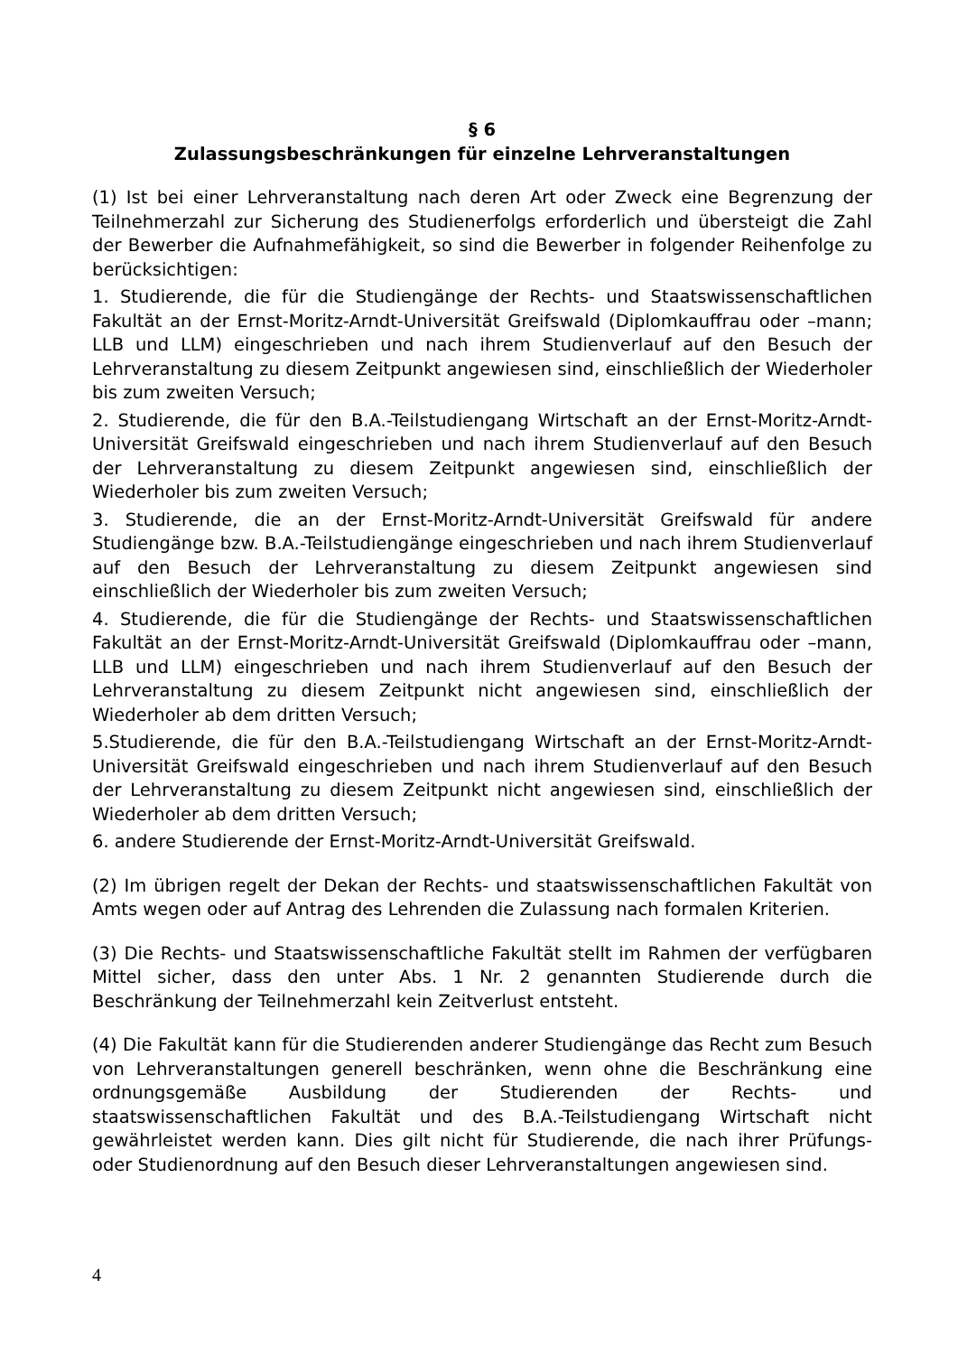§ 6
Zulassungsbeschränkungen für einzelne Lehrveranstaltungen
(1) Ist bei einer Lehrveranstaltung nach deren Art oder Zweck eine Begrenzung der Teilnehmerzahl zur Sicherung des Studienerfolgs erforderlich und übersteigt die Zahl der Bewerber die Aufnahmefähigkeit, so sind die Bewerber in folgender Reihenfolge zu berücksichtigen:
1. Studierende, die für die Studiengänge der Rechts- und Staatswissenschaftlichen Fakultät an der Ernst-Moritz-Arndt-Universität Greifswald (Diplomkauffrau oder –mann; LLB und LLM) eingeschrieben und nach ihrem Studienverlauf auf den Besuch der Lehrveranstaltung zu diesem Zeitpunkt angewiesen sind, einschließlich der Wiederholer bis zum zweiten Versuch;
2. Studierende, die für den B.A.-Teilstudiengang Wirtschaft an der Ernst-Moritz-Arndt-Universität Greifswald eingeschrieben und nach ihrem Studienverlauf auf den Besuch der Lehrveranstaltung zu diesem Zeitpunkt angewiesen sind, einschließlich der Wiederholer bis zum zweiten Versuch;
3. Studierende, die an der Ernst-Moritz-Arndt-Universität Greifswald für andere Studiengänge bzw. B.A.-Teilstudiengänge eingeschrieben und nach ihrem Studienverlauf auf den Besuch der Lehrveranstaltung zu diesem Zeitpunkt angewiesen sind einschließlich der Wiederholer bis zum zweiten Versuch;
4. Studierende, die für die Studiengänge der Rechts- und Staatswissenschaftlichen Fakultät an der Ernst-Moritz-Arndt-Universität Greifswald (Diplomkauffrau oder –mann, LLB und LLM) eingeschrieben und nach ihrem Studienverlauf auf den Besuch der Lehrveranstaltung zu diesem Zeitpunkt nicht angewiesen sind, einschließlich der Wiederholer ab dem dritten Versuch;
5.Studierende, die für den B.A.-Teilstudiengang Wirtschaft an der Ernst-Moritz-Arndt-Universität Greifswald eingeschrieben und nach ihrem Studienverlauf auf den Besuch der Lehrveranstaltung zu diesem Zeitpunkt nicht angewiesen sind, einschließlich der Wiederholer ab dem dritten Versuch;
6. andere Studierende der Ernst-Moritz-Arndt-Universität Greifswald.
(2) Im übrigen regelt der Dekan der Rechts- und staatswissenschaftlichen Fakultät von Amts wegen oder auf Antrag des Lehrenden die Zulassung nach formalen Kriterien.
(3) Die Rechts- und Staatswissenschaftliche Fakultät stellt im Rahmen der verfügbaren Mittel sicher, dass den unter Abs. 1 Nr. 2 genannten Studierende durch die Beschränkung der Teilnehmerzahl kein Zeitverlust entsteht.
(4) Die Fakultät kann für die Studierenden anderer Studiengänge das Recht zum Besuch von Lehrveranstaltungen generell beschränken, wenn ohne die Beschränkung eine ordnungsgemäße Ausbildung der Studierenden der Rechts- und staatswissenschaftlichen Fakultät und des B.A.-Teilstudiengang Wirtschaft nicht gewährleistet werden kann. Dies gilt nicht für Studierende, die nach ihrer Prüfungs- oder Studienordnung auf den Besuch dieser Lehrveranstaltungen angewiesen sind.
4